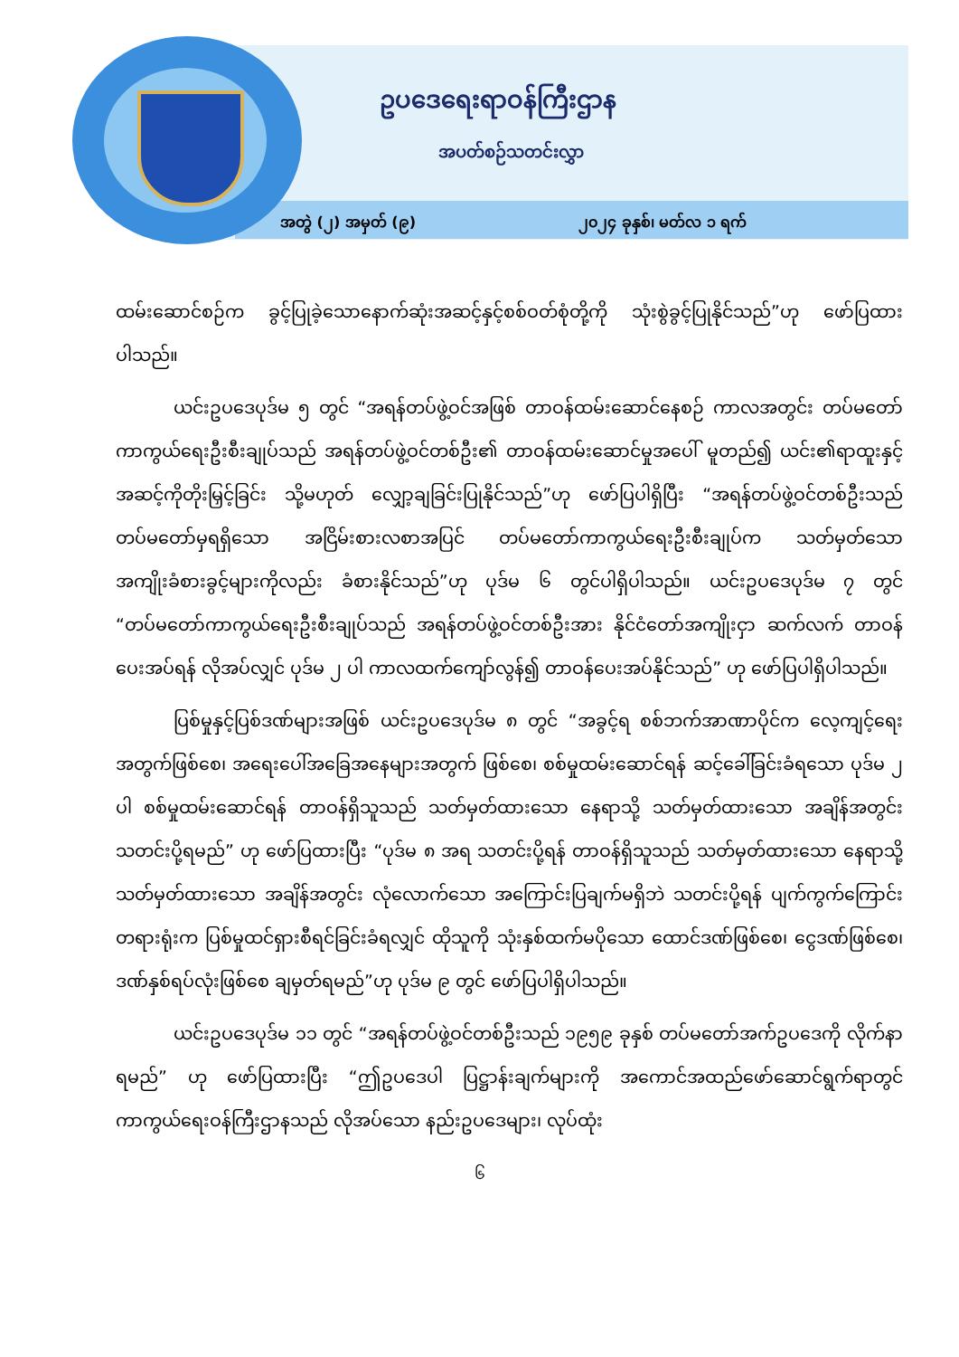ဥပဒေရေးရာဝန်ကြီးဌာန
အပတ်စဉ်သတင်းလွှာ
အတွဲ (၂) အမှတ် (၉) ၂၀၂၄ ခုနှစ်၊ မတ်လ ၁ ရက်
ထမ်းဆောင်စဉ်က ခွင့်ပြုခဲ့သောနောက်ဆုံးအဆင့်နှင့်စစ်ဝတ်စုံတို့ကို သုံးစွဲခွင့်ပြုနိုင်သည်”ဟု ဖော်ပြထားပါသည်။
ယင်းဥပဒေပုဒ်မ ၅ တွင် “အရန်တပ်ဖွဲ့ဝင်အဖြစ် တာဝန်ထမ်းဆောင်နေစဉ် ကာလအတွင်း တပ်မတော်ကာကွယ်ရေးဦးစီးချုပ်သည် အရန်တပ်ဖွဲ့ဝင်တစ်ဦး၏ တာဝန်ထမ်းဆောင်မှုအပေါ် မူတည်၍ ယင်း၏ရာထူးနှင့်အဆင့်ကိုတိုးမြှင့်ခြင်း သို့မဟုတ် လျှော့ချခြင်းပြုနိုင်သည်”ဟု ဖော်ပြပါရှိပြီး “အရန်တပ်ဖွဲ့ဝင်တစ်ဦးသည် တပ်မတော်မှရရှိသော အငြိမ်းစားလစာအပြင် တပ်မတော်ကာကွယ်ရေးဦးစီးချုပ်က သတ်မှတ်သော အကျိုးခံစားခွင့်များကိုလည်း ခံစားနိုင်သည်”ဟု ပုဒ်မ ၆ တွင်ပါရှိပါသည်။ ယင်းဥပဒေပုဒ်မ ၇ တွင် “တပ်မတော်ကာကွယ်ရေးဦးစီးချုပ်သည် အရန်တပ်ဖွဲ့ဝင်တစ်ဦးအား နိုင်ငံတော်အကျိုးငှာ ဆက်လက် တာဝန်ပေးအပ်ရန် လိုအပ်လျှင် ပုဒ်မ ၂ ပါ ကာလထက်ကျော်လွန်၍ တာဝန်ပေးအပ်နိုင်သည်” ဟု ဖော်ပြပါရှိပါသည်။
ပြစ်မှုနှင့်ပြစ်ဒဏ်များအဖြစ် ယင်းဥပဒေပုဒ်မ ၈ တွင် “အခွင့်ရ စစ်ဘက်အာဏာပိုင်က လေ့ကျင့်ရေးအတွက်ဖြစ်စေ၊ အရေးပေါ်အခြေအနေများအတွက် ဖြစ်စေ၊ စစ်မှုထမ်းဆောင်ရန် ဆင့်ခေါ်ခြင်းခံရသော ပုဒ်မ ၂ ပါ စစ်မှုထမ်းဆောင်ရန် တာဝန်ရှိသူသည် သတ်မှတ်ထားသော နေရာသို့ သတ်မှတ်ထားသော အချိန်အတွင်း သတင်းပို့ရမည်” ဟု ဖော်ပြထားပြီး “ပုဒ်မ ၈ အရ သတင်းပို့ရန် တာဝန်ရှိသူသည် သတ်မှတ်ထားသော နေရာသို့ သတ်မှတ်ထားသော အချိန်အတွင်း လုံလောက်သော အကြောင်းပြချက်မရှိဘဲ သတင်းပို့ရန် ပျက်ကွက်ကြောင်း တရားရုံးက ပြစ်မှုထင်ရှားစီရင်ခြင်းခံရလျှင် ထိုသူကို သုံးနှစ်ထက်မပိုသော ထောင်ဒဏ်ဖြစ်စေ၊ ငွေဒဏ်ဖြစ်စေ၊ ဒဏ်နှစ်ရပ်လုံးဖြစ်စေ ချမှတ်ရမည်”ဟု ပုဒ်မ ၉ တွင် ဖော်ပြပါရှိပါသည်။
ယင်းဥပဒေပုဒ်မ ၁၁ တွင် “အရန်တပ်ဖွဲ့ဝင်တစ်ဦးသည် ၁၉၅၉ ခုနှစ် တပ်မတော်အက်ဥပဒေကို လိုက်နာရမည်” ဟု ဖော်ပြထားပြီး “ဤဥပဒေပါ ပြဋ္ဌာန်းချက်များကို အကောင်အထည်ဖော်ဆောင်ရွက်ရာတွင် ကာကွယ်ရေးဝန်ကြီးဌာနသည် လိုအပ်သော နည်းဥပဒေများ၊ လုပ်ထုံး
၆